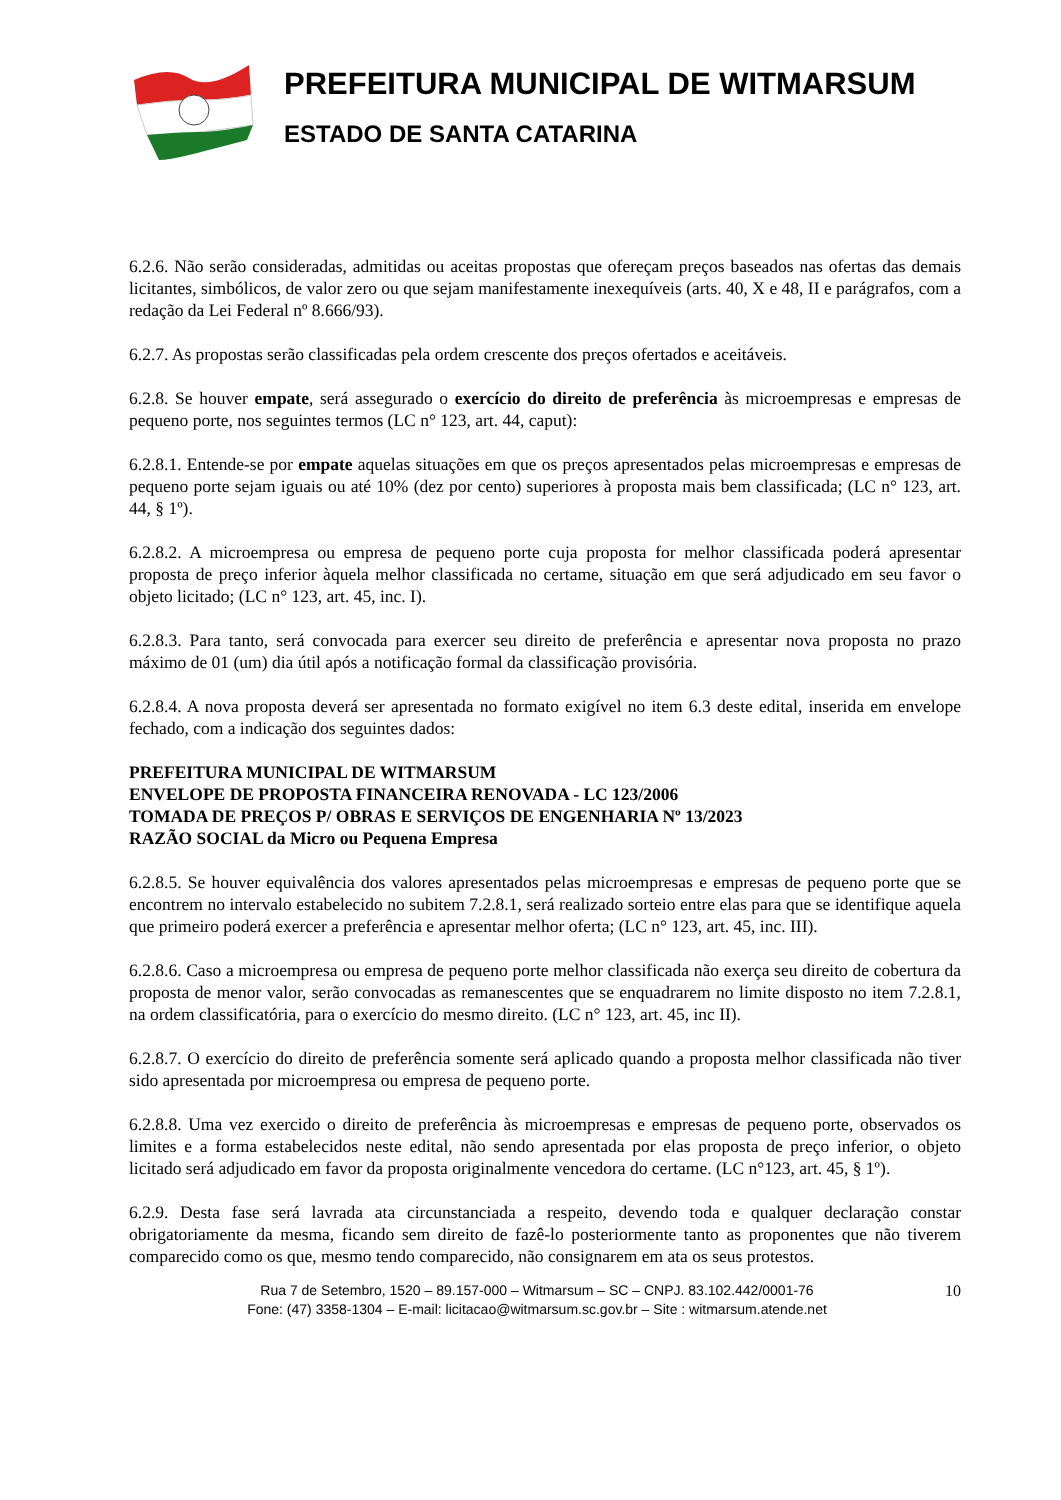PREFEITURA MUNICIPAL DE WITMARSUM
ESTADO DE SANTA CATARINA
6.2.6. Não serão consideradas, admitidas ou aceitas propostas que ofereçam preços baseados nas ofertas das demais licitantes, simbólicos, de valor zero ou que sejam manifestamente inexequíveis (arts. 40, X e 48, II e parágrafos, com a redação da Lei Federal nº 8.666/93).
6.2.7. As propostas serão classificadas pela ordem crescente dos preços ofertados e aceitáveis.
6.2.8. Se houver empate, será assegurado o exercício do direito de preferência às microempresas e empresas de pequeno porte, nos seguintes termos (LC n° 123, art. 44, caput):
6.2.8.1. Entende-se por empate aquelas situações em que os preços apresentados pelas microempresas e empresas de pequeno porte sejam iguais ou até 10% (dez por cento) superiores à proposta mais bem classificada; (LC n° 123, art. 44, § 1º).
6.2.8.2. A microempresa ou empresa de pequeno porte cuja proposta for melhor classificada poderá apresentar proposta de preço inferior àquela melhor classificada no certame, situação em que será adjudicado em seu favor o objeto licitado; (LC n° 123, art. 45, inc. I).
6.2.8.3. Para tanto, será convocada para exercer seu direito de preferência e apresentar nova proposta no prazo máximo de 01 (um) dia útil após a notificação formal da classificação provisória.
6.2.8.4. A nova proposta deverá ser apresentada no formato exigível no item 6.3 deste edital, inserida em envelope fechado, com a indicação dos seguintes dados:
PREFEITURA MUNICIPAL DE WITMARSUM
ENVELOPE DE PROPOSTA FINANCEIRA RENOVADA - LC 123/2006
TOMADA DE PREÇOS P/ OBRAS E SERVIÇOS DE ENGENHARIA Nº 13/2023
RAZÃO SOCIAL da Micro ou Pequena Empresa
6.2.8.5. Se houver equivalência dos valores apresentados pelas microempresas e empresas de pequeno porte que se encontrem no intervalo estabelecido no subitem 7.2.8.1, será realizado sorteio entre elas para que se identifique aquela que primeiro poderá exercer a preferência e apresentar melhor oferta; (LC n° 123, art. 45, inc. III).
6.2.8.6. Caso a microempresa ou empresa de pequeno porte melhor classificada não exerça seu direito de cobertura da proposta de menor valor, serão convocadas as remanescentes que se enquadrarem no limite disposto no item 7.2.8.1, na ordem classificatória, para o exercício do mesmo direito. (LC n° 123, art. 45, inc II).
6.2.8.7. O exercício do direito de preferência somente será aplicado quando a proposta melhor classificada não tiver sido apresentada por microempresa ou empresa de pequeno porte.
6.2.8.8. Uma vez exercido o direito de preferência às microempresas e empresas de pequeno porte, observados os limites e a forma estabelecidos neste edital, não sendo apresentada por elas proposta de preço inferior, o objeto licitado será adjudicado em favor da proposta originalmente vencedora do certame. (LC n°123, art. 45, § 1º).
6.2.9. Desta fase será lavrada ata circunstanciada a respeito, devendo toda e qualquer declaração constar obrigatoriamente da mesma, ficando sem direito de fazê-lo posteriormente tanto as proponentes que não tiverem comparecido como os que, mesmo tendo comparecido, não consignarem em ata os seus protestos.
Rua 7 de Setembro, 1520 – 89.157-000 – Witmarsum – SC – CNPJ. 83.102.442/0001-76
Fone: (47) 3358-1304 – E-mail: licitacao@witmarsum.sc.gov.br – Site : witmarsum.atende.net
10